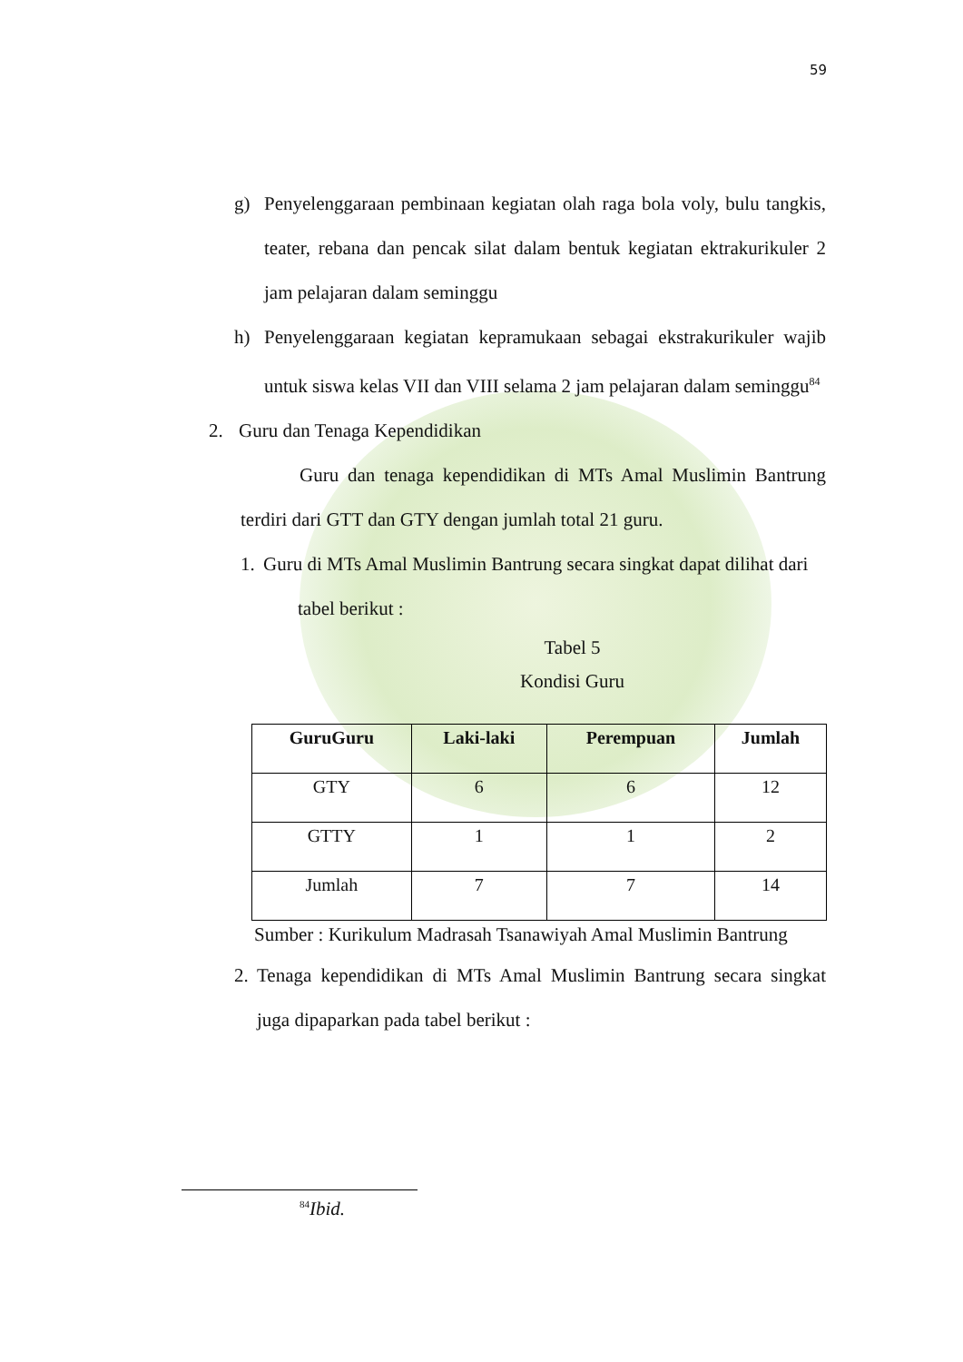59
g) Penyelenggaraan pembinaan kegiatan olah raga bola voly, bulu tangkis, teater, rebana dan pencak silat dalam bentuk kegiatan ektrakurikuler 2 jam pelajaran dalam seminggu
h) Penyelenggaraan kegiatan kepramukaan sebagai ekstrakurikuler wajib untuk siswa kelas VII dan VIII selama 2 jam pelajaran dalam seminggu<sup>84</sup>
2. Guru dan Tenaga Kependidikan
Guru dan tenaga kependidikan di MTs Amal Muslimin Bantrung terdiri dari GTT dan GTY dengan jumlah total 21 guru.
1.
Guru di MTs Amal Muslimin Bantrung secara singkat dapat dilihat dari
tabel berikut :
Tabel 5
Kondisi Guru
| GuruGuru | Laki-laki | Perempuan | Jumlah |
| --- | --- | --- | --- |
| GTY | 6 | 6 | 12 |
| GTTY | 1 | 1 | 2 |
| Jumlah | 7 | 7 | 14 |
Sumber : Kurikulum Madrasah Tsanawiyah Amal Muslimin Bantrung
2.
Tenaga kependidikan di MTs Amal Muslimin Bantrung secara singkat juga dipaparkan pada tabel berikut :
<sup>84</sup> Ibid.